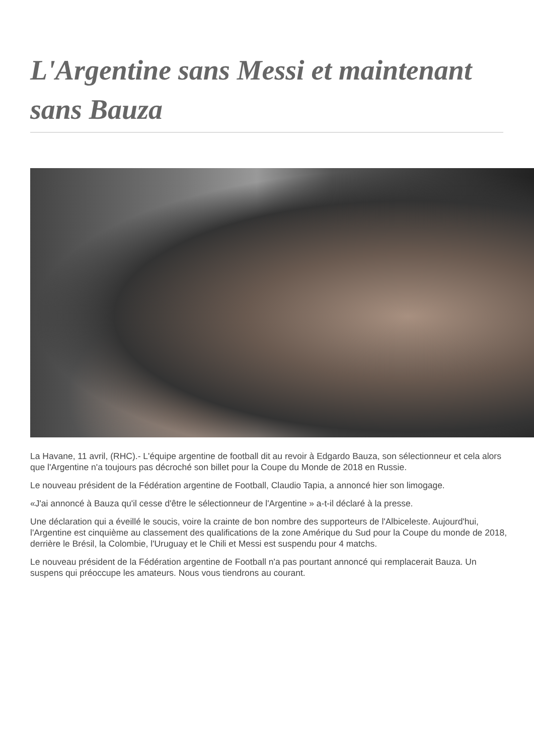L'Argentine sans Messi et maintenant sans Bauza
La Havane, 11 avril, (RHC).- L'équipe argentine de football dit au revoir à Edgardo Bauza, son sélectionneur et cela alors que l'Argentine n'a toujours pas décroché son billet pour la Coupe du Monde de 2018 en Russie.
Le nouveau président de la Fédération argentine de Football, Claudio Tapia, a annoncé hier son limogage.
«J'ai annoncé à Bauza qu'il cesse d'être le sélectionneur de l'Argentine » a-t-il déclaré à la presse.
Une déclaration qui a éveillé le soucis, voire la crainte de bon nombre des supporteurs de l'Albiceleste. Aujourd'hui, l'Argentine est cinquième au classement des qualifications de la zone Amérique du Sud pour la Coupe du monde de 2018, derrière le Brésil, la Colombie, l'Uruguay et le Chili et Messi est suspendu pour 4 matchs.
Le nouveau président de la Fédération argentine de Football n'a pas pourtant annoncé qui remplacerait Bauza. Un suspens qui préoccupe les amateurs. Nous vous tiendrons au courant.